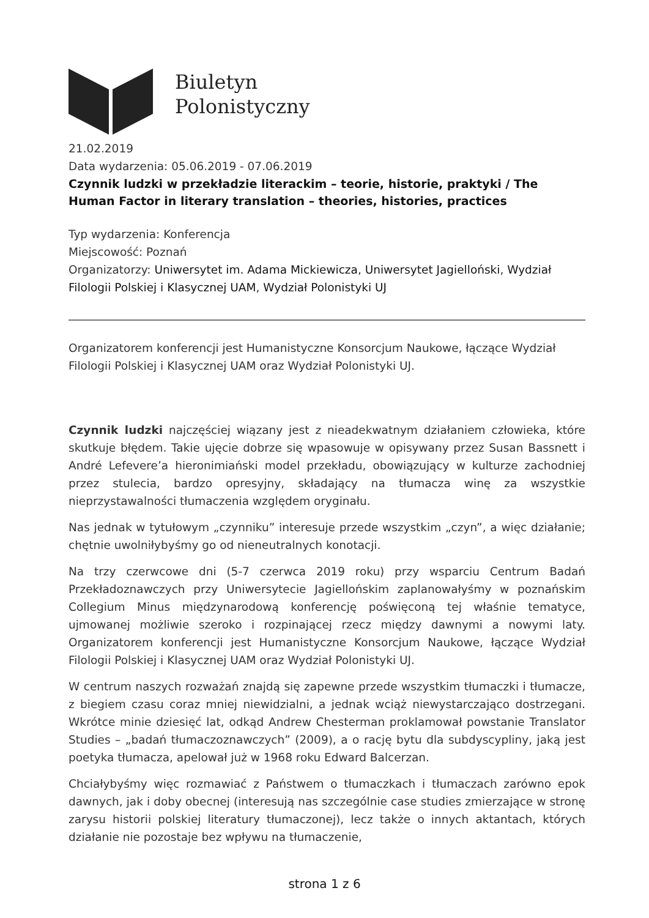Biuletyn
Polonistyczny
21.02.2019
Data wydarzenia: 05.06.2019 - 07.06.2019
Czynnik ludzki w przekładzie literackim – teorie, historie, praktyki / The Human Factor in literary translation – theories, histories, practices
Typ wydarzenia: Konferencja
Miejscowość: Poznań
Organizatorzy: Uniwersytet im. Adama Mickiewicza, Uniwersytet Jagielloński, Wydział Filologii Polskiej i Klasycznej UAM, Wydział Polonistyki UJ
Organizatorem konferencji jest Humanistyczne Konsorcjum Naukowe, łączące Wydział Filologii Polskiej i Klasycznej UAM oraz Wydział Polonistyki UJ.
Czynnik ludzki najczęściej wiązany jest z nieadekwatnym działaniem człowieka, które skutkuje błędem. Takie ujęcie dobrze się wpasowuje w opisywany przez Susan Bassnett i André Lefevere’a hieronimiański model przekładu, obowiązujący w kulturze zachodniej przez stulecia, bardzo opresyjny, składający na tłumacza winę za wszystkie nieprzystawalności tłumaczenia względem oryginału.
Nas jednak w tytułowym „czynniku” interesuje przede wszystkim „czyn”, a więc działanie; chętnie uwolniłybyśmy go od nieneutralnych konotacji.
Na trzy czerwcowe dni (5-7 czerwca 2019 roku) przy wsparciu Centrum Badań Przekładoznawczych przy Uniwersytecie Jagiellońskim zaplanowałyśmy w poznańskim Collegium Minus międzynarodową konferencję poświęconą tej właśnie tematyce, ujmowanej możliwie szeroko i rozpinającej rzecz między dawnymi a nowymi laty. Organizatorem konferencji jest Humanistyczne Konsorcjum Naukowe, łączące Wydział Filologii Polskiej i Klasycznej UAM oraz Wydział Polonistyki UJ.
W centrum naszych rozważań znajdą się zapewne przede wszystkim tłumaczki i tłumacze, z biegiem czasu coraz mniej niewidzialni, a jednak wciąż niewystarczająco dostrzegani. Wkrótce minie dziesięć lat, odkąd Andrew Chesterman proklamował powstanie Translator Studies – „badań tłumaczoznawczych” (2009), a o rację bytu dla subdyscypliny, jaką jest poetyka tłumacza, apelował już w 1968 roku Edward Balcerzan.
Chciałybyśmy więc rozmawiać z Państwem o tłumaczkach i tłumaczach zarówno epok dawnych, jak i doby obecnej (interesują nas szczególnie case studies zmierzające w stronę zarysu historii polskiej literatury tłumaczonej), lecz także o innych aktantach, których działanie nie pozostaje bez wpływu na tłumaczenie,
strona 1 z 6